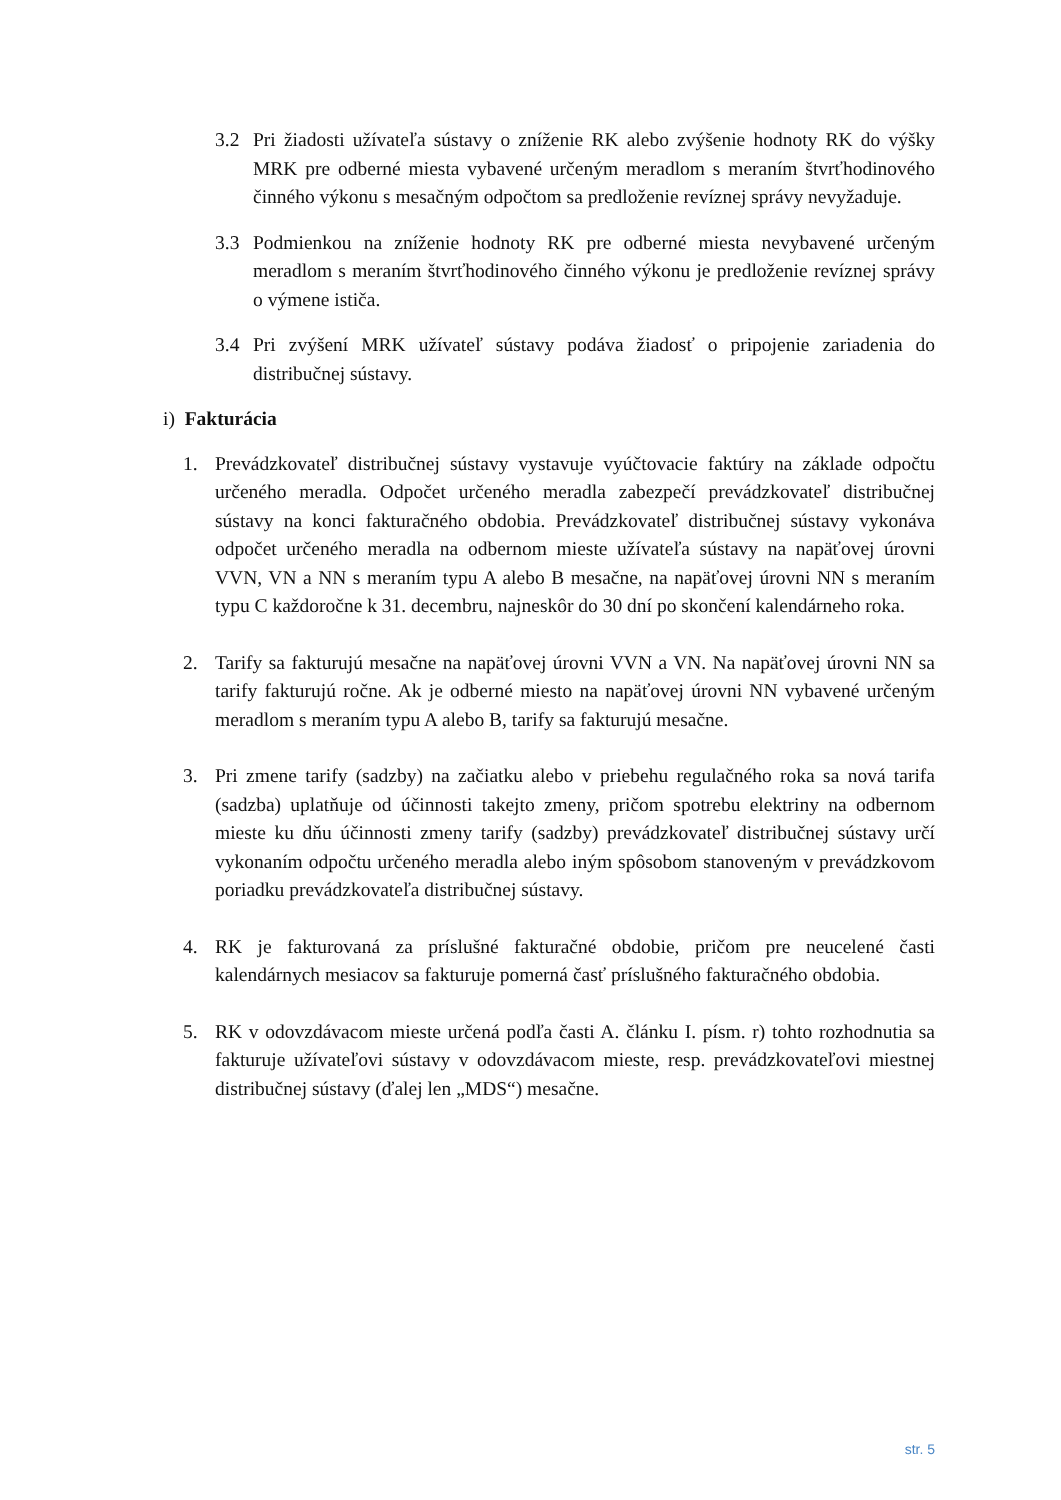3.2 Pri žiadosti užívateľa sústavy o zníženie RK alebo zvýšenie hodnoty RK do výšky MRK pre odberné miesta vybavené určeným meradlom s meraním štvrťhodinového činného výkonu s mesačným odpočtom sa predloženie revíznej správy nevyžaduje.
3.3 Podmienkou na zníženie hodnoty RK pre odberné miesta nevybavené určeným meradlom s meraním štvrťhodinového činného výkonu je predloženie revíznej správy o výmene ističa.
3.4 Pri zvýšení MRK užívateľ sústavy podáva žiadosť o pripojenie zariadenia do distribučnej sústavy.
i) Fakturácia
1. Prevádzkovateľ distribučnej sústavy vystavuje vyúčtovacie faktúry na základe odpočtu určeného meradla. Odpočet určeného meradla zabezpečí prevádzkovateľ distribučnej sústavy na konci fakturačného obdobia. Prevádzkovateľ distribučnej sústavy vykonáva odpočet určeného meradla na odbernom mieste užívateľa sústavy na napäťovej úrovni VVN, VN a NN s meraním typu A alebo B mesačne, na napäťovej úrovni NN s meraním typu C každoročne k 31. decembru, najneskôr do 30 dní po skončení kalendárneho roka.
2. Tarify sa fakturujú mesačne na napäťovej úrovni VVN a VN. Na napäťovej úrovni NN sa tarify fakturujú ročne. Ak je odberné miesto na napäťovej úrovni NN vybavené určeným meradlom s meraním typu A alebo B, tarify sa fakturujú mesačne.
3. Pri zmene tarify (sadzby) na začiatku alebo v priebehu regulačného roka sa nová tarifa (sadzba) uplatňuje od účinnosti takejto zmeny, pričom spotrebu elektriny na odbernom mieste ku dňu účinnosti zmeny tarify (sadzby) prevádzkovateľ distribučnej sústavy určí vykonaním odpočtu určeného meradla alebo iným spôsobom stanoveným v prevádzkovom poriadku prevádzkovateľa distribučnej sústavy.
4. RK je fakturovaná za príslušné fakturačné obdobie, pričom pre neucelené časti kalendárnych mesiacov sa fakturuje pomerná časť príslušného fakturačného obdobia.
5. RK v odovzdávacom mieste určená podľa časti A. článku I. písm. r) tohto rozhodnutia sa fakturuje užívateľovi sústavy v odovzdávacom mieste, resp. prevádzkovateľovi miestnej distribučnej sústavy (ďalej len „MDS“) mesačne.
str. 5